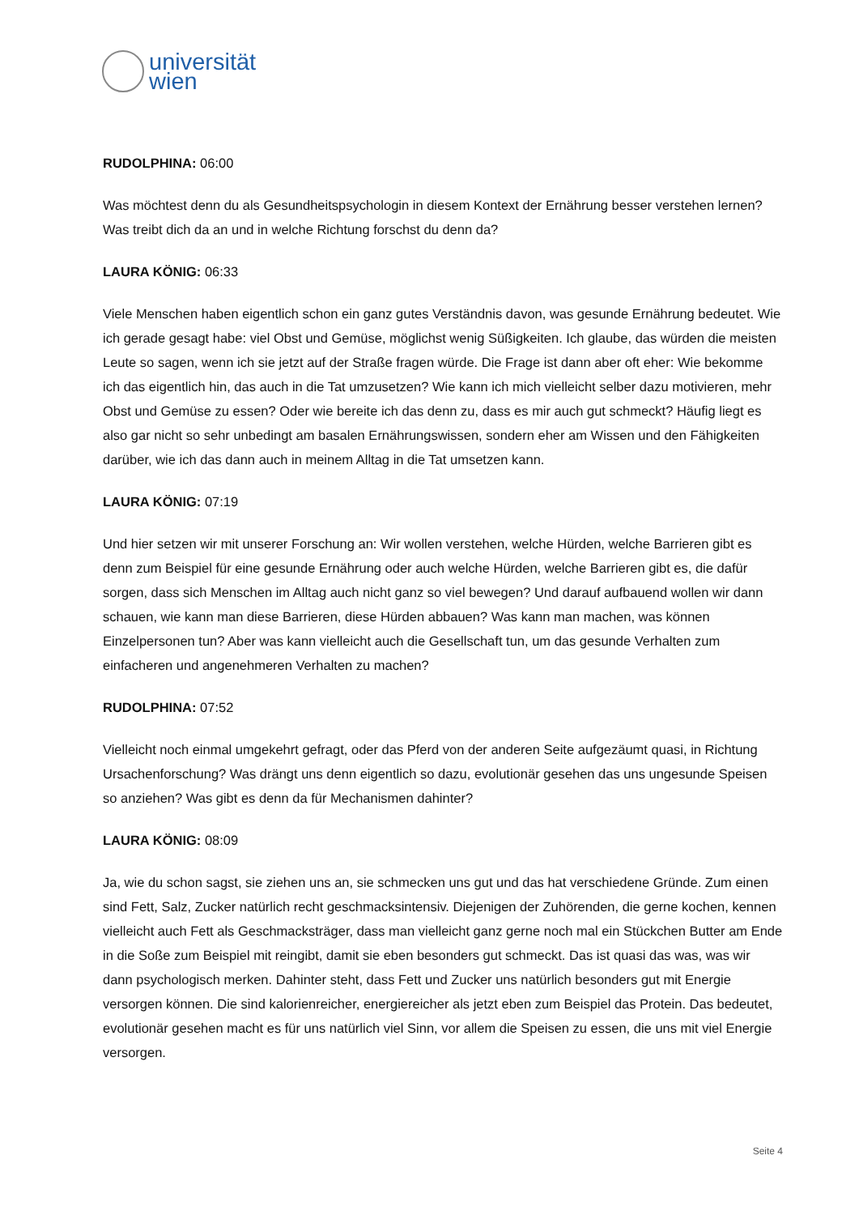universität
wien
RUDOLPHINA: 06:00
Was möchtest denn du als Gesundheitspsychologin in diesem Kontext der Ernährung besser verstehen lernen? Was treibt dich da an und in welche Richtung forschst du denn da?
LAURA KÖNIG: 06:33
Viele Menschen haben eigentlich schon ein ganz gutes Verständnis davon, was gesunde Ernährung bedeutet. Wie ich gerade gesagt habe: viel Obst und Gemüse, möglichst wenig Süßigkeiten. Ich glaube, das würden die meisten Leute so sagen, wenn ich sie jetzt auf der Straße fragen würde. Die Frage ist dann aber oft eher: Wie bekomme ich das eigentlich hin, das auch in die Tat umzusetzen? Wie kann ich mich vielleicht selber dazu motivieren, mehr Obst und Gemüse zu essen? Oder wie bereite ich das denn zu, dass es mir auch gut schmeckt? Häufig liegt es also gar nicht so sehr unbedingt am basalen Ernährungswissen, sondern eher am Wissen und den Fähigkeiten darüber, wie ich das dann auch in meinem Alltag in die Tat umsetzen kann.
LAURA KÖNIG: 07:19
Und hier setzen wir mit unserer Forschung an: Wir wollen verstehen, welche Hürden, welche Barrieren gibt es denn zum Beispiel für eine gesunde Ernährung oder auch welche Hürden, welche Barrieren gibt es, die dafür sorgen, dass sich Menschen im Alltag auch nicht ganz so viel bewegen? Und darauf aufbauend wollen wir dann schauen, wie kann man diese Barrieren, diese Hürden abbauen? Was kann man machen, was können Einzelpersonen tun? Aber was kann vielleicht auch die Gesellschaft tun, um das gesunde Verhalten zum einfacheren und angenehmeren Verhalten zu machen?
RUDOLPHINA: 07:52
Vielleicht noch einmal umgekehrt gefragt, oder das Pferd von der anderen Seite aufgezäumt quasi, in Richtung Ursachenforschung? Was drängt uns denn eigentlich so dazu, evolutionär gesehen das uns ungesunde Speisen so anziehen? Was gibt es denn da für Mechanismen dahinter?
LAURA KÖNIG: 08:09
Ja, wie du schon sagst, sie ziehen uns an, sie schmecken uns gut und das hat verschiedene Gründe. Zum einen sind Fett, Salz, Zucker natürlich recht geschmacksintensiv. Diejenigen der Zuhörenden, die gerne kochen, kennen vielleicht auch Fett als Geschmacksträger, dass man vielleicht ganz gerne noch mal ein Stückchen Butter am Ende in die Soße zum Beispiel mit reingibt, damit sie eben besonders gut schmeckt. Das ist quasi das was, was wir dann psychologisch merken. Dahinter steht, dass Fett und Zucker uns natürlich besonders gut mit Energie versorgen können. Die sind kalorienreicher, energiereicher als jetzt eben zum Beispiel das Protein. Das bedeutet, evolutionär gesehen macht es für uns natürlich viel Sinn, vor allem die Speisen zu essen, die uns mit viel Energie versorgen.
Seite 4